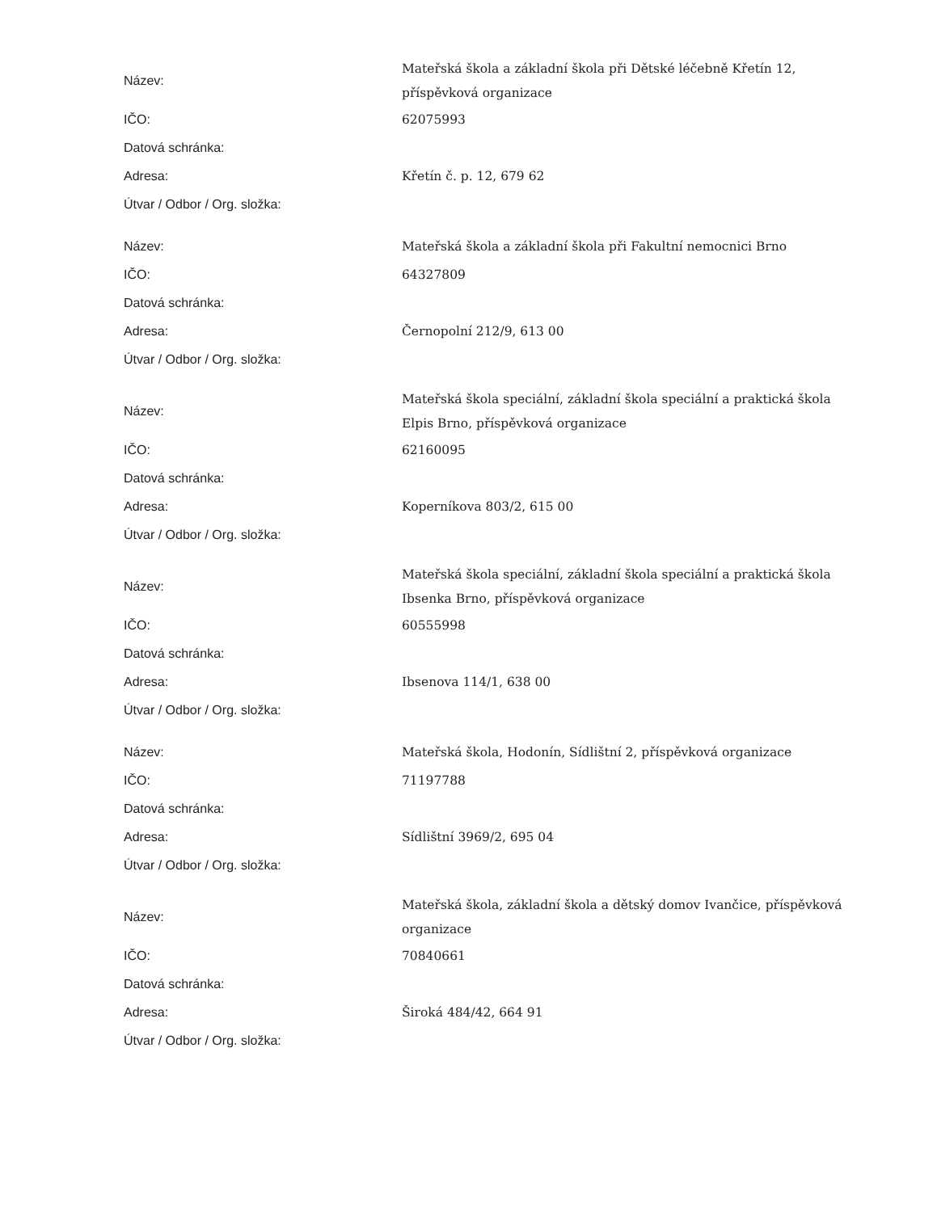| Název: | Mateřská škola a základní škola při Dětské léčebně Křetín 12, příspěvková organizace |
| IČO: | 62075993 |
| Datová schránka: | |
| Adresa: | Křetín č. p. 12, 679 62 |
| Útvar / Odbor / Org. složka: | |
| Název: | Mateřská škola a základní škola při Fakultní nemocnici Brno |
| IČO: | 64327809 |
| Datová schránka: | |
| Adresa: | Černopolní 212/9, 613 00 |
| Útvar / Odbor / Org. složka: | |
| Název: | Mateřská škola speciální, základní škola speciální a praktická škola Elpis Brno, příspěvková organizace |
| IČO: | 62160095 |
| Datová schránka: | |
| Adresa: | Koperníkova 803/2, 615 00 |
| Útvar / Odbor / Org. složka: | |
| Název: | Mateřská škola speciální, základní škola speciální a praktická škola Ibsenka Brno, příspěvková organizace |
| IČO: | 60555998 |
| Datová schránka: | |
| Adresa: | Ibsenova 114/1, 638 00 |
| Útvar / Odbor / Org. složka: | |
| Název: | Mateřská škola, Hodonín, Sídlištní 2, příspěvková organizace |
| IČO: | 71197788 |
| Datová schránka: | |
| Adresa: | Sídlištní 3969/2, 695 04 |
| Útvar / Odbor / Org. složka: | |
| Název: | Mateřská škola, základní škola a dětský domov Ivančice, příspěvková organizace |
| IČO: | 70840661 |
| Datová schránka: | |
| Adresa: | Široká 484/42, 664 91 |
| Útvar / Odbor / Org. složka: | |